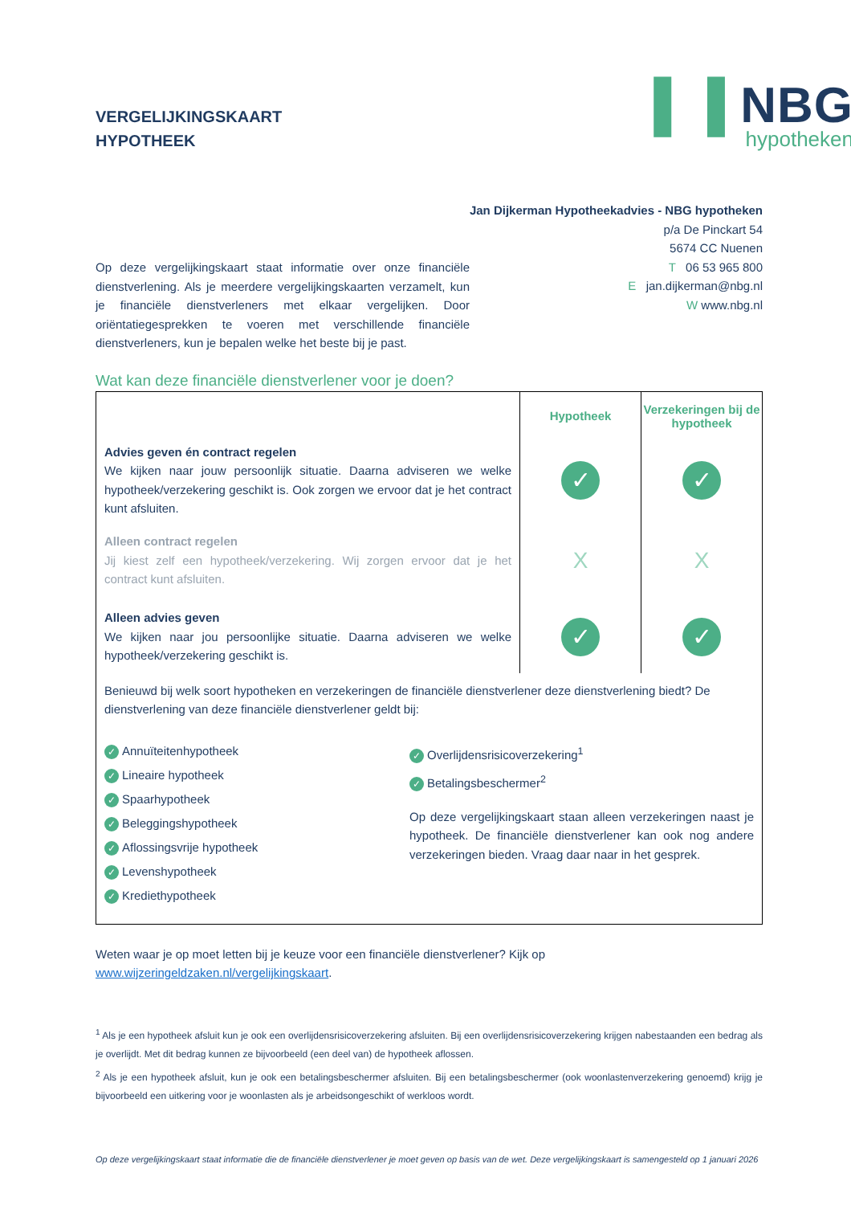VERGELIJKINGSKAART
HYPOTHEEK
▌▐ NBG
hypotheken
Jan Dijkerman Hypotheekadvies - NBG hypotheken
p/a De Pinckart 54
5674 CC Nuenen
T 06 53 965 800
E jan.dijkerman@nbg.nl
W www.nbg.nl
Op deze vergelijkingskaart staat informatie over onze financiële dienstverlening. Als je meerdere vergelijkingskaarten verzamelt, kun je financiële dienstverleners met elkaar vergelijken. Door oriëntatiegesprekken te voeren met verschillende financiële dienstverleners, kun je bepalen welke het beste bij je past.
Wat kan deze financiële dienstverlener voor je doen?
| | Hypotheek | Verzekeringen bij de hypotheek |
| Advies geven én contract regelen We kijken naar jouw persoonlijk situatie. Daarna adviseren we welke hypotheek/verzekering geschikt is. Ook zorgen we ervoor dat je het contract kunt afsluiten. | ✓ | ✓ |
| Alleen contract regelen Jij kiest zelf een hypotheek/verzekering. Wij zorgen ervoor dat je het contract kunt afsluiten. | X | X |
| Alleen advies geven We kijken naar jou persoonlijke situatie. Daarna adviseren we welke hypotheek/verzekering geschikt is. | ✓ | ✓ |
Benieuwd bij welk soort hypotheken en verzekeringen de financiële dienstverlener deze dienstverlening biedt? De dienstverlening van deze financiële dienstverlener geldt bij:
✓ Annuïteitenhypotheek
✓ Lineaire hypotheek
✓ Spaarhypotheek
✓ Beleggingshypotheek
✓ Aflossingsvrije hypotheek
✓ Levenshypotheek
✓ Krediethypotheek
✓ Overlijdensrisicoverzekering<sup>1</sup>
✓ Betalingsbeschermer<sup>2</sup>
Op deze vergelijkingskaart staan alleen verzekeringen naast je hypotheek. De financiële dienstverlener kan ook nog andere verzekeringen bieden. Vraag daar naar in het gesprek.
Weten waar je op moet letten bij je keuze voor een financiële dienstverlener? Kijk op www.wijzeringeldzaken.nl/vergelijkingskaart.
<sup>1</sup> Als je een hypotheek afsluit kun je ook een overlijdensrisicoverzekering afsluiten. Bij een overlijdensrisicoverzekering krijgen nabestaanden een bedrag als je overlijdt. Met dit bedrag kunnen ze bijvoorbeeld (een deel van) de hypotheek aflossen.
<sup>2</sup> Als je een hypotheek afsluit, kun je ook een betalingsbeschermer afsluiten. Bij een betalingsbeschermer (ook woonlastenverzekering genoemd) krijg je bijvoorbeeld een uitkering voor je woonlasten als je arbeidsongeschikt of werkloos wordt.
Op deze vergelijkingskaart staat informatie die de financiële dienstverlener je moet geven op basis van de wet. Deze vergelijkingskaart is samengesteld op 1 januari 2026